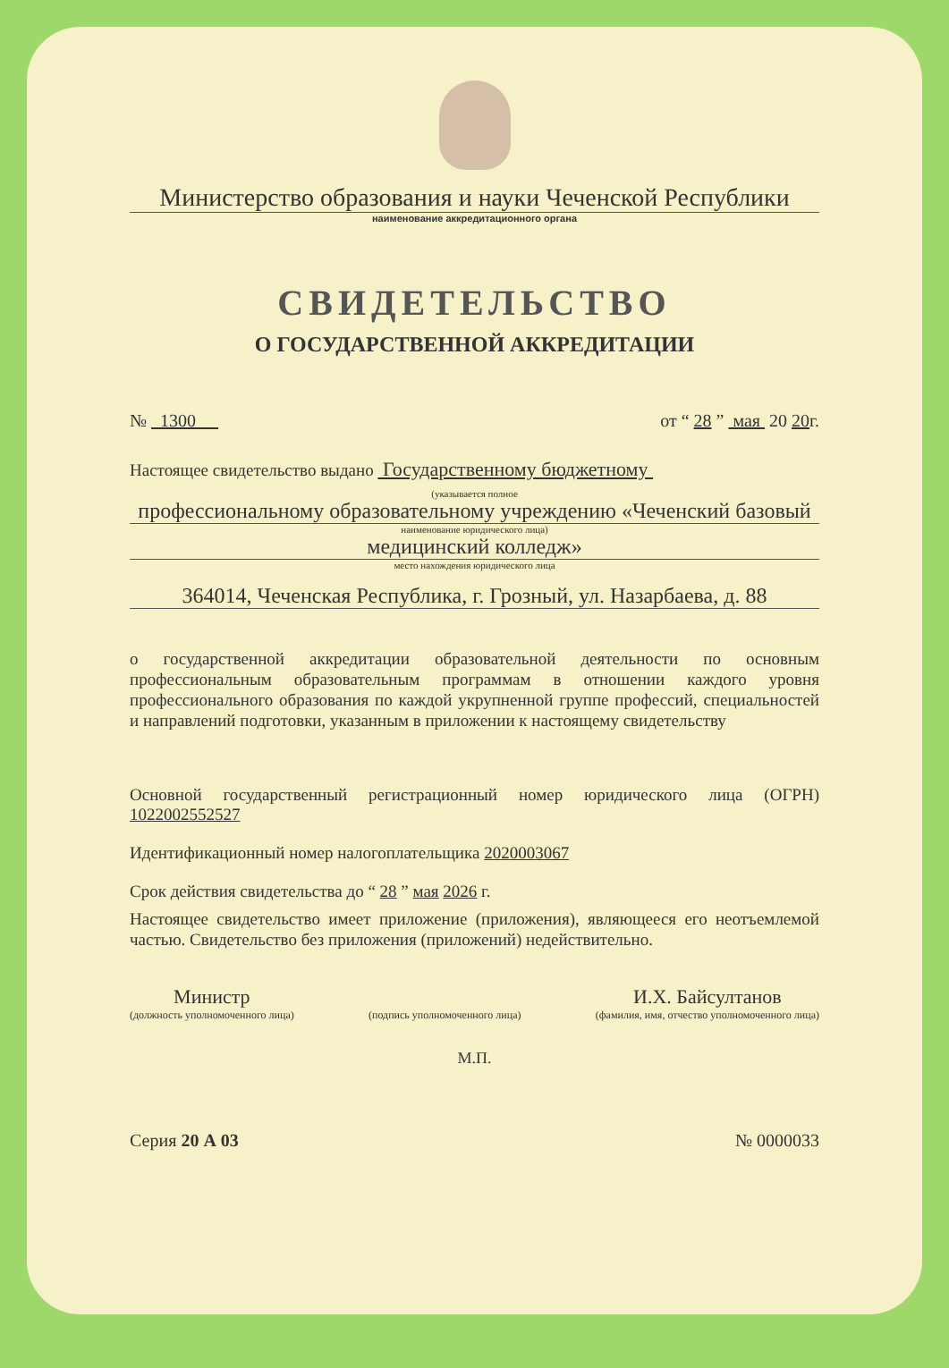Министерство образования и науки Чеченской Республики
наименование аккредитационного органа
СВИДЕТЕЛЬСТВО
О ГОСУДАРСТВЕННОЙ АККРЕДИТАЦИИ
№ 1300 от “ 28 ” мая 20 20г.
Настоящее свидетельство выдано Государственному бюджетному
(указывается полное
профессиональному образовательному учреждению «Чеченский базовый
наименование юридического лица)
медицинский колледж»
место нахождения юридического лица
364014, Чеченская Республика, г. Грозный, ул. Назарбаева, д. 88
о государственной аккредитации образовательной деятельности по основным профессиональным образовательным программам в отношении каждого уровня профессионального образования по каждой укрупненной группе профессий, специальностей и направлений подготовки, указанным в приложении к настоящему свидетельству
Основной государственный регистрационный номер юридического лица (ОГРН) 1022002552527
Идентификационный номер налогоплательщика 2020003067
Срок действия свидетельства до “ 28 ” мая 2026 г.
Настоящее свидетельство имеет приложение (приложения), являющееся его неотъемлемой частью. Свидетельство без приложения (приложений) недействительно.
Министр
(должность уполномоченного лица)
(подпись уполномоченного лица)
И.Х. Байсултанов
(фамилия, имя, отчество уполномоченного лица)
М.П.
Серия 20 А 03 № 0000033